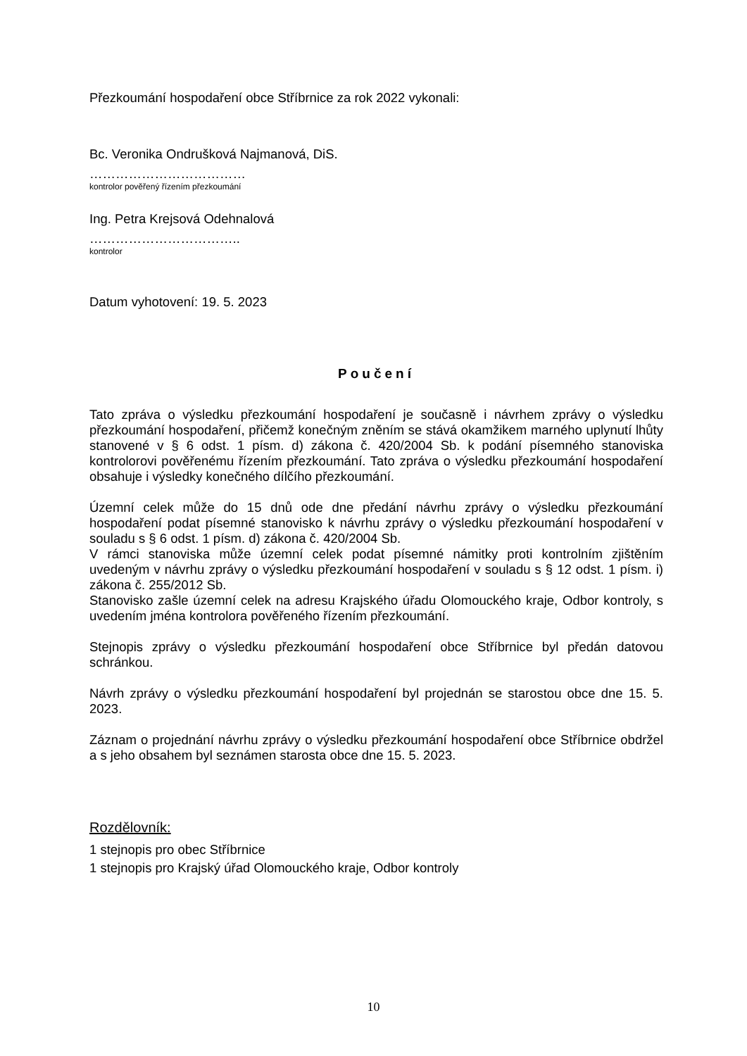Přezkoumání hospodaření obce Stříbrnice za rok 2022 vykonali:
Bc. Veronika Ondrušková Najmanová, DiS.
………………………………
kontrolor pověřený řízením přezkoumání
Ing. Petra Krejsová Odehnalová
……………………………..
kontrolor
Datum vyhotovení: 19. 5. 2023
Poučení
Tato zpráva o výsledku přezkoumání hospodaření je současně i návrhem zprávy o výsledku přezkoumání hospodaření, přičemž konečným zněním se stává okamžikem marného uplynutí lhůty stanovené v § 6 odst. 1 písm. d) zákona č. 420/2004 Sb. k podání písemného stanoviska kontrolorovi pověřenému řízením přezkoumání. Tato zpráva o výsledku přezkoumání hospodaření obsahuje i výsledky konečného dílčího přezkoumání.
Územní celek může do 15 dnů ode dne předání návrhu zprávy o výsledku přezkoumání hospodaření podat písemné stanovisko k návrhu zprávy o výsledku přezkoumání hospodaření v souladu s § 6 odst. 1 písm. d) zákona č. 420/2004 Sb.
V rámci stanoviska může územní celek podat písemné námitky proti kontrolním zjištěním uvedeným v návrhu zprávy o výsledku přezkoumání hospodaření v souladu s § 12 odst. 1 písm. i) zákona č. 255/2012 Sb.
Stanovisko zašle územní celek na adresu Krajského úřadu Olomouckého kraje, Odbor kontroly, s uvedením jména kontrolora pověřeného řízením přezkoumání.
Stejnopis zprávy o výsledku přezkoumání hospodaření obce Stříbrnice byl předán datovou schránkou.
Návrh zprávy o výsledku přezkoumání hospodaření byl projednán se starostou obce dne 15. 5. 2023.
Záznam o projednání návrhu zprávy o výsledku přezkoumání hospodaření obce Stříbrnice obdržel a s jeho obsahem byl seznámen starosta obce dne 15. 5. 2023.
Rozdělovník:
1 stejnopis pro obec Stříbrnice
1 stejnopis pro Krajský úřad Olomouckého kraje, Odbor kontroly
10